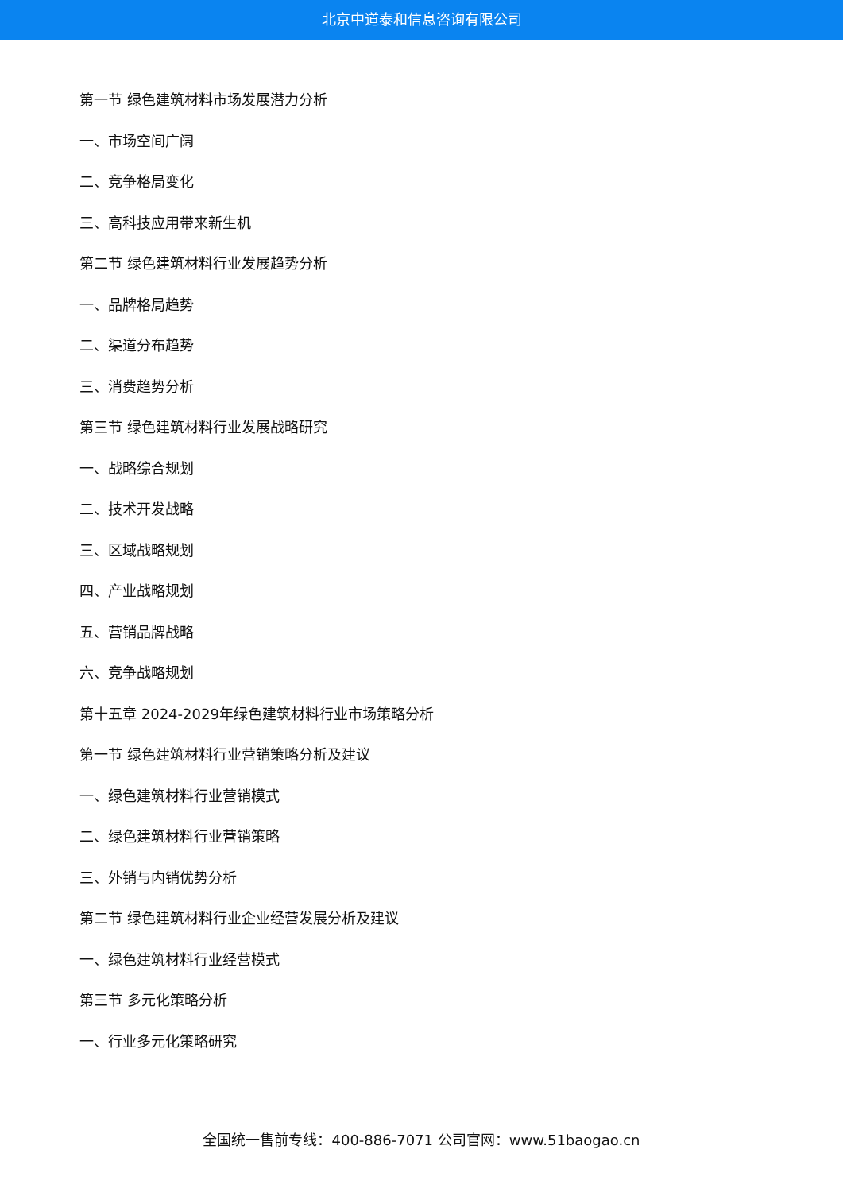北京中道泰和信息咨询有限公司
第一节 绿色建筑材料市场发展潜力分析
一、市场空间广阔
二、竞争格局变化
三、高科技应用带来新生机
第二节 绿色建筑材料行业发展趋势分析
一、品牌格局趋势
二、渠道分布趋势
三、消费趋势分析
第三节 绿色建筑材料行业发展战略研究
一、战略综合规划
二、技术开发战略
三、区域战略规划
四、产业战略规划
五、营销品牌战略
六、竞争战略规划
第十五章 2024-2029年绿色建筑材料行业市场策略分析
第一节 绿色建筑材料行业营销策略分析及建议
一、绿色建筑材料行业营销模式
二、绿色建筑材料行业营销策略
三、外销与内销优势分析
第二节 绿色建筑材料行业企业经营发展分析及建议
一、绿色建筑材料行业经营模式
第三节 多元化策略分析
一、行业多元化策略研究
全国统一售前专线：400-886-7071 公司官网：www.51baogao.cn